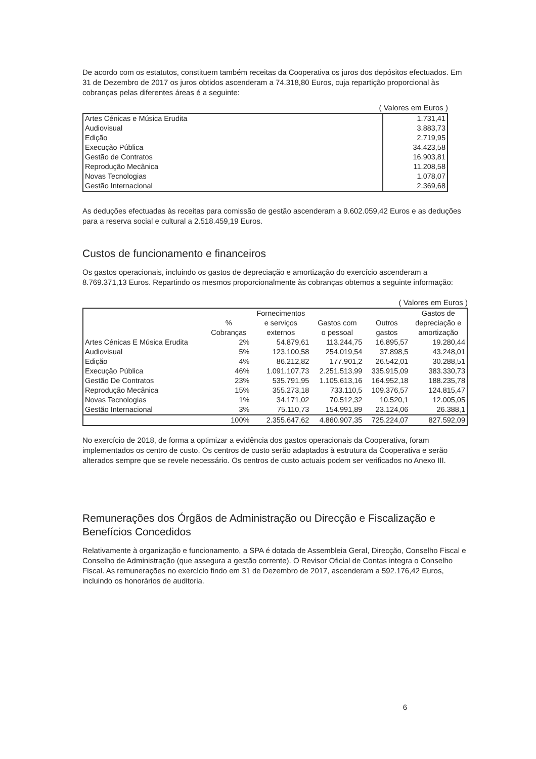De acordo com os estatutos, constituem também receitas da Cooperativa os juros dos depósitos efectuados. Em 31 de Dezembro de 2017 os juros obtidos ascenderam a 74.318,80 Euros, cuja repartição proporcional às cobranças pelas diferentes áreas é a seguinte:
( Valores em Euros )
| Artes Cénicas e Música Erudita | 1.731,41 |
| Audiovisual | 3.883,73 |
| Edição | 2.719,95 |
| Execução Pública | 34.423,58 |
| Gestão de Contratos | 16.903,81 |
| Reprodução Mecânica | 11.208,58 |
| Novas Tecnologias | 1.078,07 |
| Gestão Internacional | 2.369,68 |
As deduções efectuadas às receitas para comissão de gestão ascenderam a 9.602.059,42 Euros e as deduções para a reserva social e cultural a 2.518.459,19 Euros.
Custos de funcionamento e financeiros
Os gastos operacionais, incluindo os gastos de depreciação e amortização do exercício ascenderam a 8.769.371,13 Euros. Repartindo os mesmos proporcionalmente às cobranças obtemos a seguinte informação:
( Valores em Euros )
| | % Cobranças | Fornecimentos e serviços externos | Gastos com o pessoal | Outros gastos | Gastos de depreciação e amortização |
| --- | --- | --- | --- | --- | --- |
| Artes Cénicas E Música Erudita | 2% | 54.879,61 | 113.244,75 | 16.895,57 | 19.280,44 |
| Audiovisual | 5% | 123.100,58 | 254.019,54 | 37.898,5 | 43.248,01 |
| Edição | 4% | 86.212,82 | 177.901,2 | 26.542,01 | 30.288,51 |
| Execução Pública | 46% | 1.091.107,73 | 2.251.513,99 | 335.915,09 | 383.330,73 |
| Gestão De Contratos | 23% | 535.791,95 | 1.105.613,16 | 164.952,18 | 188.235,78 |
| Reprodução Mecânica | 15% | 355.273,18 | 733.110,5 | 109.376,57 | 124.815,47 |
| Novas Tecnologias | 1% | 34.171,02 | 70.512,32 | 10.520,1 | 12.005,05 |
| Gestão Internacional | 3% | 75.110,73 | 154.991,89 | 23.124,06 | 26.388,1 |
| | 100% | 2.355.647,62 | 4.860.907,35 | 725.224,07 | 827.592,09 |
No exercício de 2018, de forma a optimizar a evidência dos gastos operacionais da Cooperativa, foram implementados os centro de custo. Os centros de custo serão adaptados à estrutura da Cooperativa e serão alterados sempre que se revele necessário. Os centros de custo actuais podem ser verificados no Anexo III.
Remunerações dos Órgãos de Administração ou Direcção e Fiscalização e Benefícios Concedidos
Relativamente à organização e funcionamento, a SPA é dotada de Assembleia Geral, Direcção, Conselho Fiscal e Conselho de Administração (que assegura a gestão corrente). O Revisor Oficial de Contas integra o Conselho Fiscal. As remunerações no exercício findo em 31 de Dezembro de 2017, ascenderam a 592.176,42 Euros, incluindo os honorários de auditoria.
6